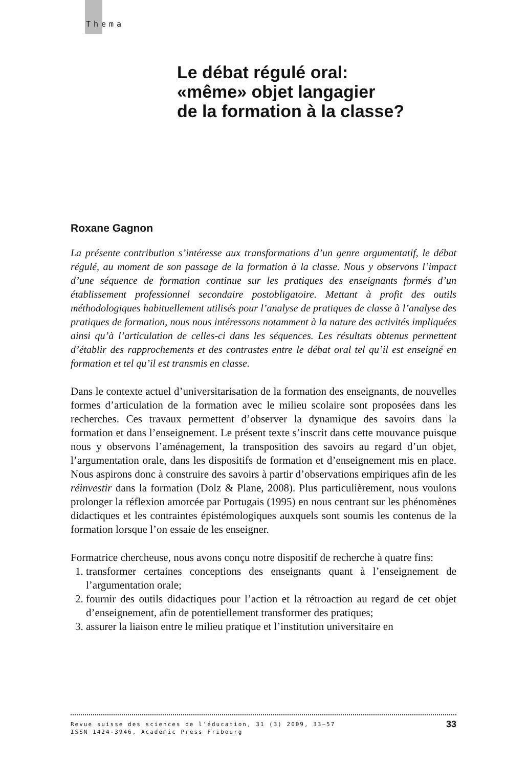Thema
Le débat régulé oral:
«même» objet langagier
de la formation à la classe?
Roxane Gagnon
La présente contribution s’intéresse aux transformations d’un genre argumentatif, le débat régulé, au moment de son passage de la formation à la classe. Nous y observons l’impact d’une séquence de formation continue sur les pratiques des enseignants formés d’un établissement professionnel secondaire postobligatoire. Mettant à profit des outils méthodologiques habituellement utilisés pour l’analyse de pratiques de classe à l’analyse des pratiques de formation, nous nous intéressons notamment à la nature des activités impliquées ainsi qu’à l’articulation de celles-ci dans les séquences. Les résultats obtenus permettent d’établir des rapprochements et des contrastes entre le débat oral tel qu’il est enseigné en formation et tel qu’il est transmis en classe.
Dans le contexte actuel d’universitarisation de la formation des enseignants, de nouvelles formes d’articulation de la formation avec le milieu scolaire sont proposées dans les recherches. Ces travaux permettent d’observer la dynamique des savoirs dans la formation et dans l’enseignement. Le présent texte s’inscrit dans cette mouvance puisque nous y observons l’aménagement, la transposition des savoirs au regard d’un objet, l’argumentation orale, dans les dispositifs de formation et d’enseignement mis en place. Nous aspirons donc à construire des savoirs à partir d’observations empiriques afin de les réinvestir dans la formation (Dolz & Plane, 2008). Plus particulièrement, nous voulons prolonger la réflexion amorcée par Portugais (1995) en nous centrant sur les phénomènes didactiques et les contraintes épistémologiques auxquels sont soumis les contenus de la formation lorsque l’on essaie de les enseigner.
Formatrice chercheuse, nous avons conçu notre dispositif de recherche à quatre fins:
1. transformer certaines conceptions des enseignants quant à l’enseignement de l’argumentation orale;
2. fournir des outils didactiques pour l’action et la rétroaction au regard de cet objet d’enseignement, afin de potentiellement transformer des pratiques;
3. assurer la liaison entre le milieu pratique et l’institution universitaire en
33 Revue suisse des sciences de l'éducation, 31 (3) 2009, 33–57
ISSN 1424-3946, Academic Press Fribourg